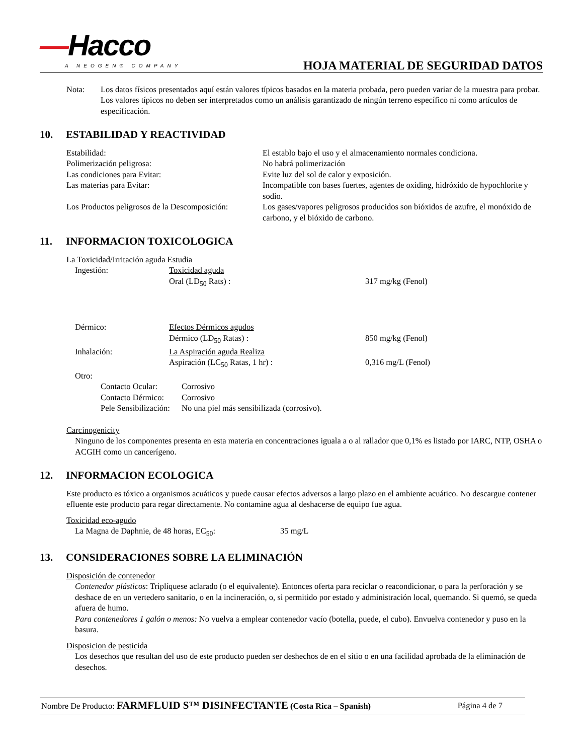—Hacco
A NEOGEN® COMPANY
HOJA MATERIAL DE SEGURIDAD DATOS
Nota: Los datos físicos presentados aquí están valores típicos basados en la materia probada, pero pueden variar de la muestra para probar.
Los valores típicos no deben ser interpretados como un análisis garantizado de ningún terreno específico ni como artículos de especificación.
10. ESTABILIDAD Y REACTIVIDAD
Estabilidad: El establo bajo el uso y el almacenamiento normales condiciona.
Polimerización peligrosa: No habrá polimerización
Las condiciones para Evitar: Evite luz del sol de calor y exposición.
Las materias para Evitar: Incompatible con bases fuertes, agentes de oxiding, hidróxido de hypochlorite y sodio.
Los Productos peligrosos de la Descomposición:
Los gases/vapores peligrosos producidos son bióxidos de azufre, el monóxido de carbono, y el bióxido de carbono.
11. INFORMACION TOXICOLOGICA
La Toxicidad/Irritación aguda Estudia
| Ingestión: | Toxicidad aguda | |
| | Oral (LD<sub>50</sub> Rats) : | 317 mg/kg (Fenol) |
| Dérmico: | Efectos Dérmicos agudos | |
| | Dérmico (LD<sub>50</sub> Ratas) : | 850 mg/kg (Fenol) |
| Inhalación: | La Aspiración aguda Realiza | |
| | Aspiración (LC<sub>50</sub> Ratas, 1 hr) : | 0,316 mg/L (Fenol) |
| Otro: | | |
| Contacto Ocular: | Corrosivo |
| Contacto Dérmico: | Corrosivo |
| Pele Sensibilización: | No una piel más sensibilizada (corrosivo). |
Carcinogenicity
Ninguno de los componentes presenta en esta materia en concentraciones iguala a o al rallador que 0,1% es listado por IARC, NTP, OSHA o ACGIH como un cancerígeno.
12. INFORMACION ECOLOGICA
Este producto es tóxico a organismos acuáticos y puede causar efectos adversos a largo plazo en el ambiente acuático. No descargue contener efluente este producto para regar directamente. No contamine agua al deshacerse de equipo fue agua.
Toxicidad eco-agudo
La Magna de Daphnie, de 48 horas, EC<sub>50</sub>: 35 mg/L
13. CONSIDERACIONES SOBRE LA ELIMINACIÓN
Disposición de contenedor
Contenedor plásticos: Triplíquese aclarado (o el equivalente). Entonces oferta para reciclar o reacondicionar, o para la perforación y se deshace de en un vertedero sanitario, o en la incineración, o, si permitido por estado y administración local, quemando. Si quemó, se queda afuera de humo.
Para contenedores 1 galón o menos: No vuelva a emplear contenedor vacío (botella, puede, el cubo). Envuelva contenedor y puso en la basura.
Disposicion de pesticida
Los desechos que resultan del uso de este producto pueden ser deshechos de en el sitio o en una facilidad aprobada de la eliminación de desechos.
Nombre De Producto: FARMFLUID S™ DISINFECTANTE (Costa Rica – Spanish)
Página 4 de 7